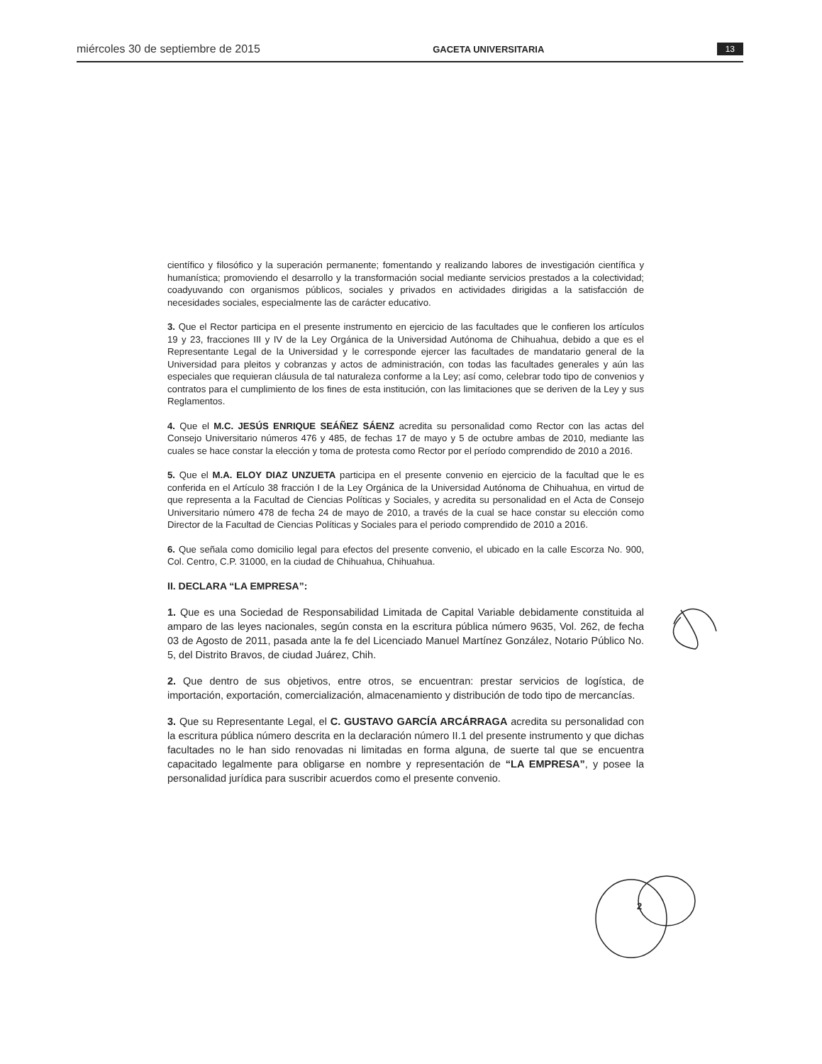miércoles 30 de septiembre de 2015 GACETA UNIVERSITARIA 13
científico y filosófico y la superación permanente; fomentando y realizando labores de investigación científica y humanística; promoviendo el desarrollo y la transformación social mediante servicios prestados a la colectividad; coadyuvando con organismos públicos, sociales y privados en actividades dirigidas a la satisfacción de necesidades sociales, especialmente las de carácter educativo.
3. Que el Rector participa en el presente instrumento en ejercicio de las facultades que le confieren los artículos 19 y 23, fracciones III y IV de la Ley Orgánica de la Universidad Autónoma de Chihuahua, debido a que es el Representante Legal de la Universidad y le corresponde ejercer las facultades de mandatario general de la Universidad para pleitos y cobranzas y actos de administración, con todas las facultades generales y aún las especiales que requieran cláusula de tal naturaleza conforme a la Ley; así como, celebrar todo tipo de convenios y contratos para el cumplimiento de los fines de esta institución, con las limitaciones que se deriven de la Ley y sus Reglamentos.
4. Que el M.C. JESÚS ENRIQUE SEÁÑEZ SÁENZ acredita su personalidad como Rector con las actas del Consejo Universitario números 476 y 485, de fechas 17 de mayo y 5 de octubre ambas de 2010, mediante las cuales se hace constar la elección y toma de protesta como Rector por el período comprendido de 2010 a 2016.
5. Que el M.A. ELOY DIAZ UNZUETA participa en el presente convenio en ejercicio de la facultad que le es conferida en el Artículo 38 fracción I de la Ley Orgánica de la Universidad Autónoma de Chihuahua, en virtud de que representa a la Facultad de Ciencias Políticas y Sociales, y acredita su personalidad en el Acta de Consejo Universitario número 478 de fecha 24 de mayo de 2010, a través de la cual se hace constar su elección como Director de la Facultad de Ciencias Políticas y Sociales para el periodo comprendido de 2010 a 2016.
6. Que señala como domicilio legal para efectos del presente convenio, el ubicado en la calle Escorza No. 900, Col. Centro, C.P. 31000, en la ciudad de Chihuahua, Chihuahua.
II. DECLARA “LA EMPRESA”:
1. Que es una Sociedad de Responsabilidad Limitada de Capital Variable debidamente constituida al amparo de las leyes nacionales, según consta en la escritura pública número 9635, Vol. 262, de fecha 03 de Agosto de 2011, pasada ante la fe del Licenciado Manuel Martínez González, Notario Público No. 5, del Distrito Bravos, de ciudad Juárez, Chih.
2. Que dentro de sus objetivos, entre otros, se encuentran: prestar servicios de logística, de importación, exportación, comercialización, almacenamiento y distribución de todo tipo de mercancías.
3. Que su Representante Legal, el C. GUSTAVO GARCÍA ARCÁRRAGA acredita su personalidad con la escritura pública número descrita en la declaración número II.1 del presente instrumento y que dichas facultades no le han sido renovadas ni limitadas en forma alguna, de suerte tal que se encuentra capacitado legalmente para obligarse en nombre y representación de “LA EMPRESA”, y posee la personalidad jurídica para suscribir acuerdos como el presente convenio.
2